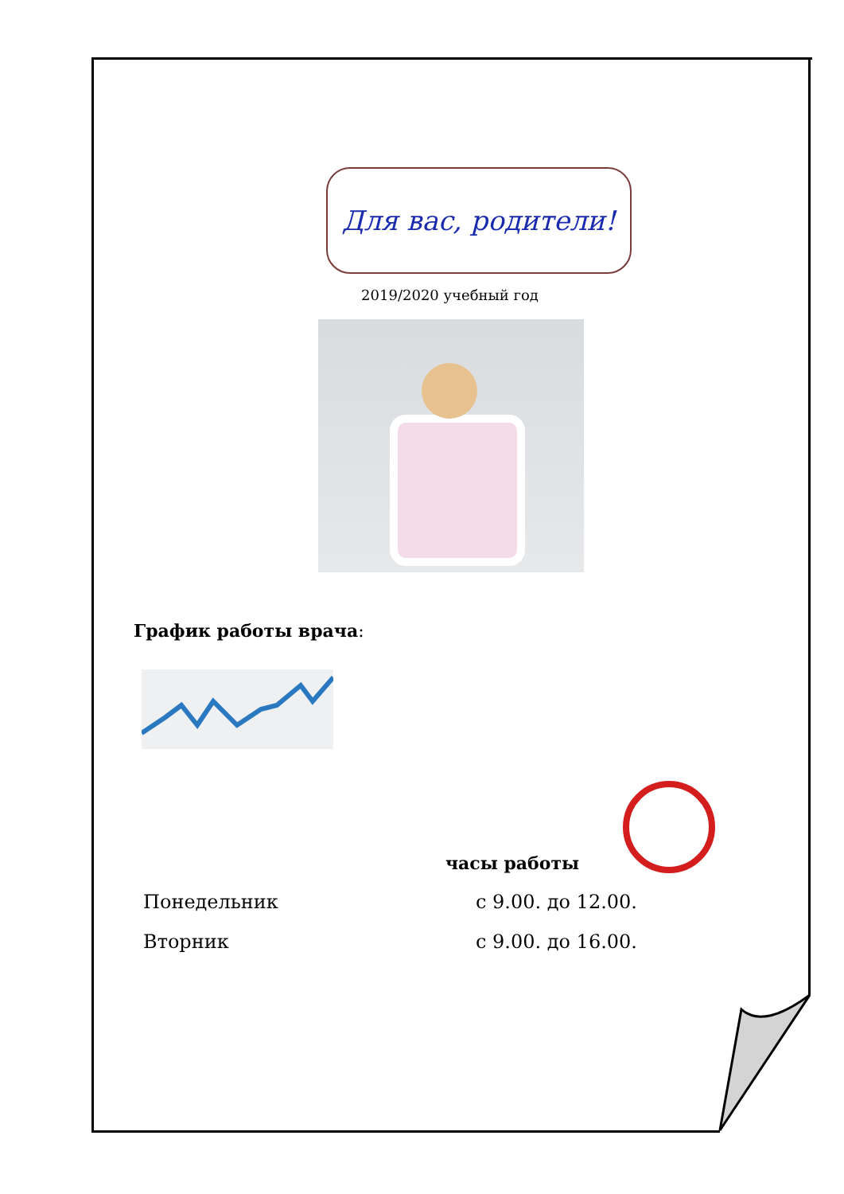Для вас, родители!
2019/2020 учебный год
График работы врача:
часы работы
Понедельник с 9.00. до 12.00.
Вторник с 9.00. до 16.00.